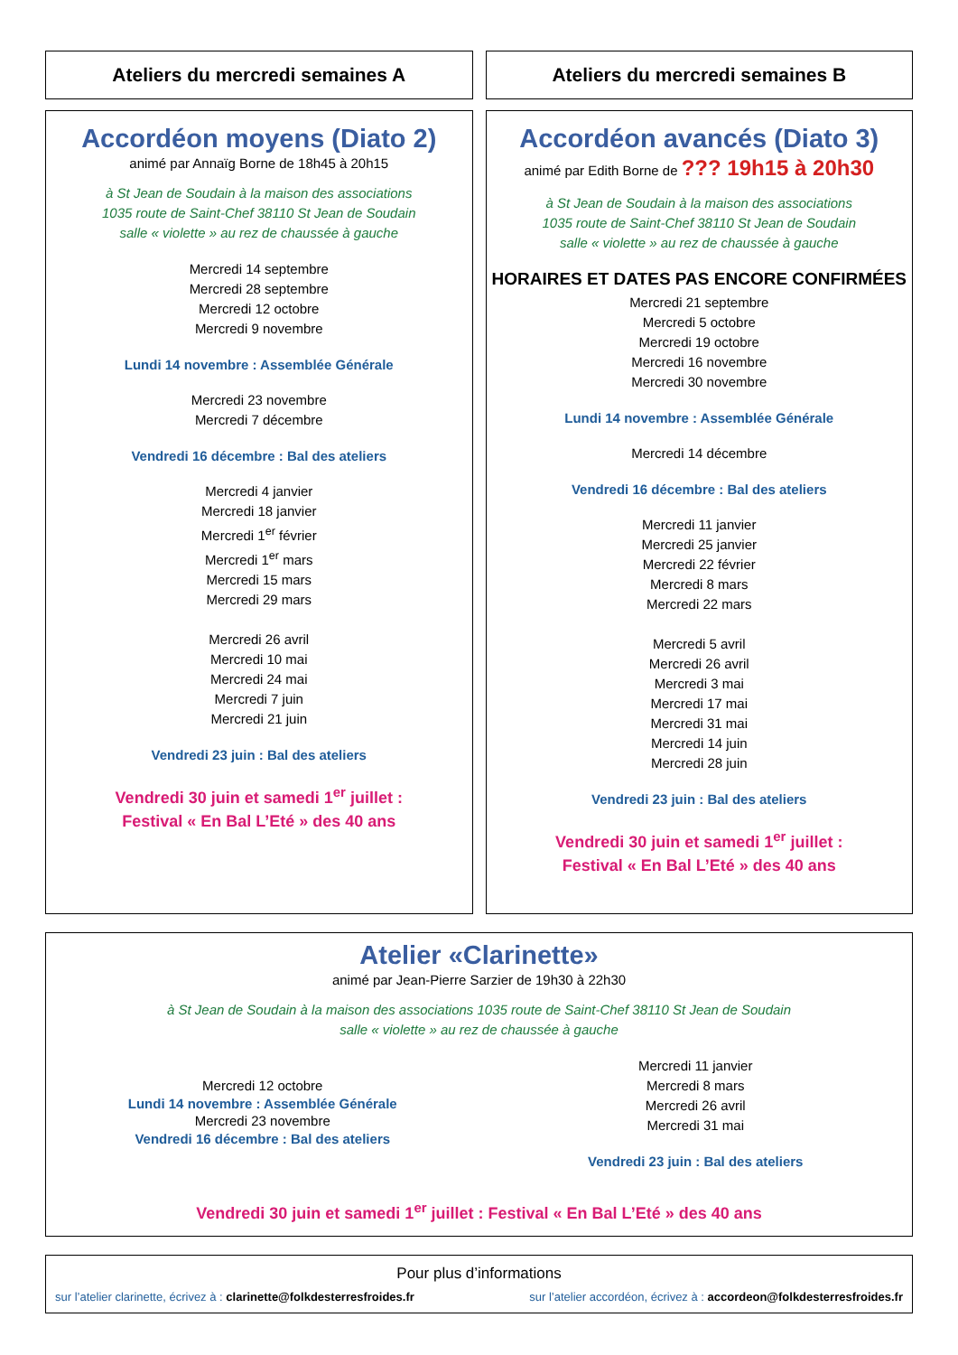Ateliers du mercredi semaines A
Ateliers du mercredi semaines B
Accordéon moyens (Diato 2)
animé par Annaïg Borne de 18h45 à 20h15
à St Jean de Soudain à la maison des associations
1035 route de Saint-Chef 38110 St Jean de Soudain
salle « violette » au rez de chaussée à gauche
Mercredi 14 septembre
Mercredi 28 septembre
Mercredi 12 octobre
Mercredi 9 novembre
Lundi 14 novembre : Assemblée Générale
Mercredi 23 novembre
Mercredi 7 décembre
Vendredi 16 décembre : Bal des ateliers
Mercredi 4 janvier
Mercredi 18 janvier
Mercredi 1<sup>er</sup> février
Mercredi 1<sup>er</sup> mars
Mercredi 15 mars
Mercredi 29 mars
Mercredi 26 avril
Mercredi 10 mai
Mercredi 24 mai
Mercredi 7 juin
Mercredi 21 juin
Vendredi 23 juin : Bal des ateliers
Vendredi 30 juin et samedi 1<sup>er</sup> juillet :
Festival « En Bal L’Eté » des 40 ans
Accordéon avancés (Diato 3)
animé par Edith Borne de ??? 19h15 à 20h30
à St Jean de Soudain à la maison des associations
1035 route de Saint-Chef 38110 St Jean de Soudain
salle « violette » au rez de chaussée à gauche
HORAIRES ET DATES PAS ENCORE CONFIRMÉES
Mercredi 21 septembre
Mercredi 5 octobre
Mercredi 19 octobre
Mercredi 16 novembre
Mercredi 30 novembre
Lundi 14 novembre : Assemblée Générale
Mercredi 14 décembre
Vendredi 16 décembre : Bal des ateliers
Mercredi 11 janvier
Mercredi 25 janvier
Mercredi 22 février
Mercredi 8 mars
Mercredi 22 mars
Mercredi 5 avril
Mercredi 26 avril
Mercredi 3 mai
Mercredi 17 mai
Mercredi 31 mai
Mercredi 14 juin
Mercredi 28 juin
Vendredi 23 juin : Bal des ateliers
Vendredi 30 juin et samedi 1<sup>er</sup> juillet :
Festival « En Bal L’Eté » des 40 ans
Atelier «Clarinette»
animé par Jean-Pierre Sarzier de 19h30 à 22h30
à St Jean de Soudain à la maison des associations 1035 route de Saint-Chef 38110 St Jean de Soudain
salle « violette » au rez de chaussée à gauche
Mercredi 12 octobre
Lundi 14 novembre : Assemblée Générale
Mercredi 23 novembre
Vendredi 16 décembre : Bal des ateliers
Mercredi 11 janvier
Mercredi 8 mars
Mercredi 26 avril
Mercredi 31 mai
Vendredi 23 juin : Bal des ateliers
Vendredi 30 juin et samedi 1<sup>er</sup> juillet : Festival « En Bal L’Eté » des 40 ans
Pour plus d’informations
sur l’atelier clarinette, écrivez à : clarinette@folkdesterresfroides.fr sur l’atelier accordéon, écrivez à : accordeon@folkdesterresfroides.fr